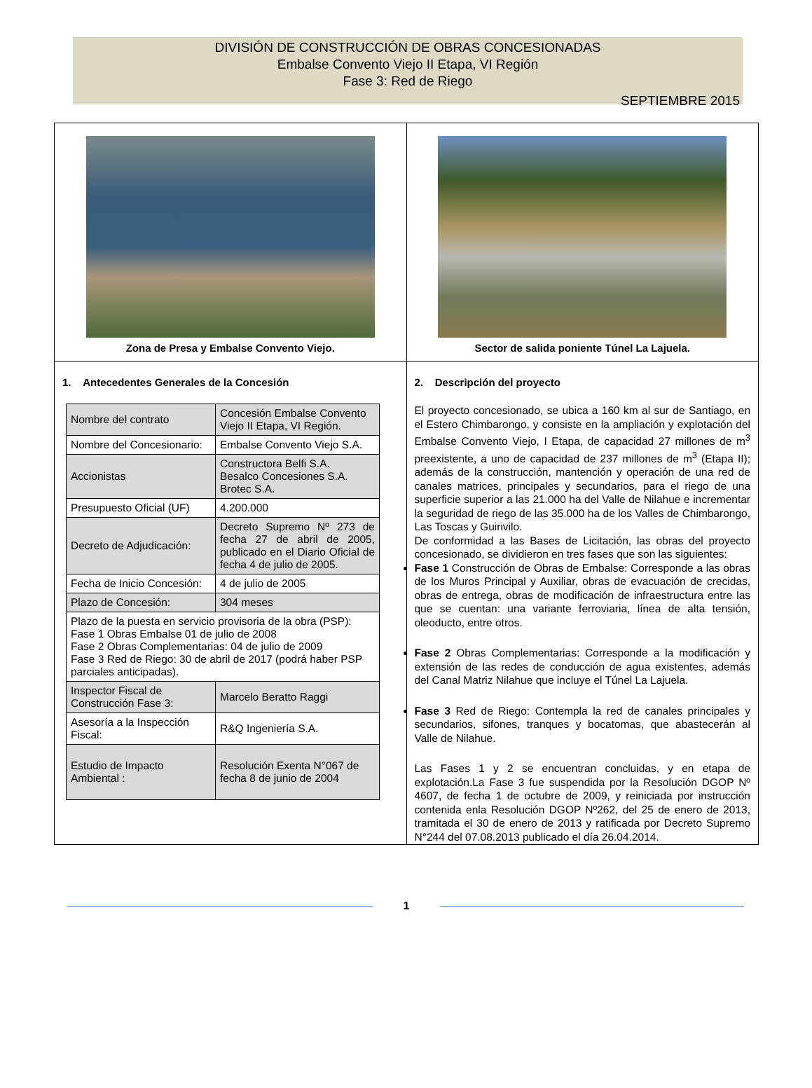DIVISIÓN DE CONSTRUCCIÓN DE OBRAS CONCESIONADAS
Embalse Convento Viejo II Etapa, VI Región
Fase 3: Red de Riego
SEPTIEMBRE 2015
| Zona de Presa y Embalse Convento Viejo. | Sector de salida poniente Túnel La Lajuela. |
| 1. Antecedentes Generales de la Concesión / Nombre del contrato / Concesión Embalse Convento Viejo II Etapa, VI Región. / / Nombre del Concesionario: / Embalse Convento Viejo S.A. / / Accionistas / Constructora Belfi S.A. Besalco Concesiones S.A. Brotec S.A. / / Presupuesto Oficial (UF) / 4.200.000 / / Decreto de Adjudicación: / Decreto Supremo Nº 273 de fecha 27 de abril de 2005, publicado en el Diario Oficial de fecha 4 de julio de 2005. / / Fecha de Inicio Concesión: / 4 de julio de 2005 / / Plazo de Concesión: / 304 meses / / Plazo de la puesta en servicio provisoria de la obra (PSP): Fase 1 Obras Embalse 01 de julio de 2008 Fase 2 Obras Complementarias: 04 de julio de 2009 Fase 3 Red de Riego: 30 de abril de 2017 (podrá haber PSP parciales anticipadas). / / / Inspector Fiscal de Construcción Fase 3: / Marcelo Beratto Raggi / / Asesoría a la Inspección Fiscal: / R&Q Ingeniería S.A. / / Estudio de Impacto Ambiental : / Resolución Exenta N°067 de fecha 8 de junio de 2004 / | 2. Descripción del proyecto El proyecto concesionado, se ubica a 160 km al sur de Santiago, en el Estero Chimbarongo, y consiste en la ampliación y explotación del Embalse Convento Viejo, I Etapa, de capacidad 27 millones de m<sup>3</sup> preexistente, a uno de capacidad de 237 millones de m<sup>3</sup> (Etapa II); además de la construcción, mantención y operación de una red de canales matrices, principales y secundarios, para el riego de una superficie superior a las 21.000 ha del Valle de Nilahue e incrementar la seguridad de riego de las 35.000 ha de los Valles de Chimbarongo, Las Toscas y Guirivilo. De conformidad a las Bases de Licitación, las obras del proyecto concesionado, se dividieron en tres fases que son las siguientes: Fase 1 Construcción de Obras de Embalse: Corresponde a las obras de los Muros Principal y Auxiliar, obras de evacuación de crecidas, obras de entrega, obras de modificación de infraestructura entre las que se cuentan: una variante ferroviaria, línea de alta tensión, oleoducto, entre otros. Fase 2 Obras Complementarias: Corresponde a la modificación y extensión de las redes de conducción de agua existentes, además del Canal Matriz Nilahue que incluye el Túnel La Lajuela. Fase 3 Red de Riego: Contempla la red de canales principales y secundarios, sifones, tranques y bocatomas, que abastecerán al Valle de Nilahue. Las Fases 1 y 2 se encuentran concluidas, y en etapa de explotación.La Fase 3 fue suspendida por la Resolución DGOP Nº 4607, de fecha 1 de octubre de 2009, y reiniciada por instrucción contenida enla Resolución DGOP Nº262, del 25 de enero de 2013, tramitada el 30 de enero de 2013 y ratificada por Decreto Supremo N°244 del 07.08.2013 publicado el día 26.04.2014. |
1